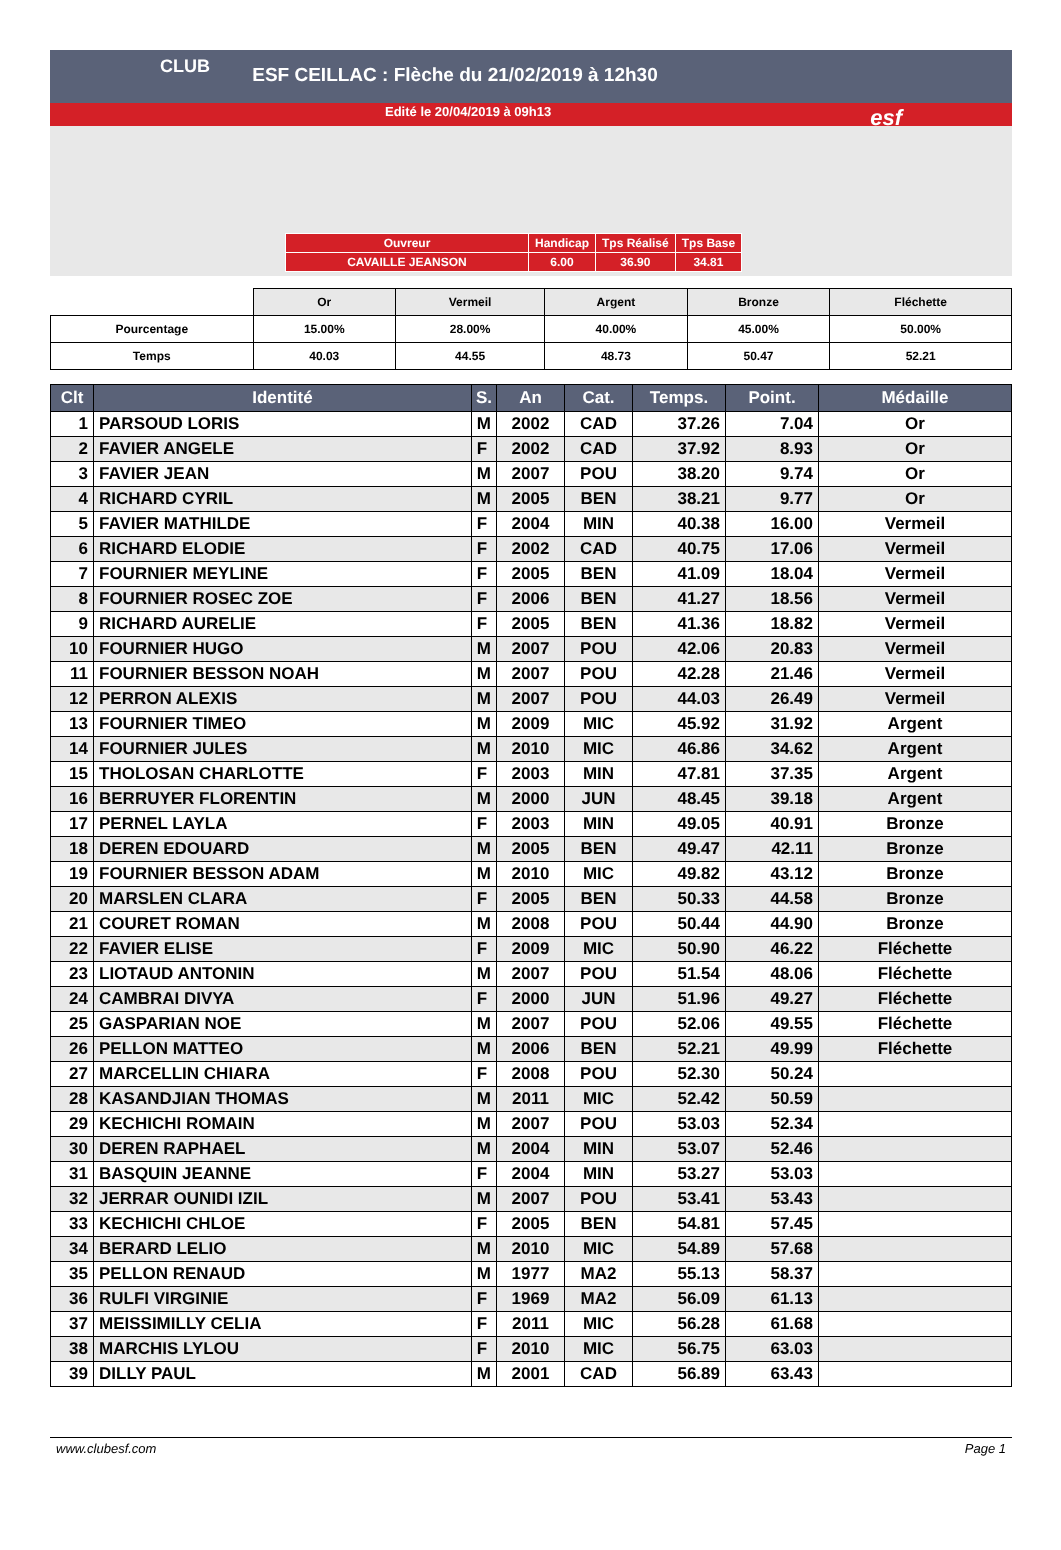CLUB
ESF CEILLAC : Flèche du 21/02/2019 à 12h30
Edité le 20/04/2019 à 09h13
esf
| Ouvreur | Handicap | Tps Réalisé | Tps Base |
| CAVAILLE JEANSON | 6.00 | 36.90 | 34.81 |
| | Or | Vermeil | Argent | Bronze | Fléchette |
| Pourcentage | 15.00% | 28.00% | 40.00% | 45.00% | 50.00% |
| Temps | 40.03 | 44.55 | 48.73 | 50.47 | 52.21 |
| Clt | Identité | S. | An | Cat. | Temps. | Point. | Médaille |
| --- | --- | --- | --- | --- | --- | --- | --- |
| 1 | PARSOUD LORIS | M | 2002 | CAD | 37.26 | 7.04 | Or |
| 2 | FAVIER ANGELE | F | 2002 | CAD | 37.92 | 8.93 | Or |
| 3 | FAVIER JEAN | M | 2007 | POU | 38.20 | 9.74 | Or |
| 4 | RICHARD CYRIL | M | 2005 | BEN | 38.21 | 9.77 | Or |
| 5 | FAVIER MATHILDE | F | 2004 | MIN | 40.38 | 16.00 | Vermeil |
| 6 | RICHARD ELODIE | F | 2002 | CAD | 40.75 | 17.06 | Vermeil |
| 7 | FOURNIER MEYLINE | F | 2005 | BEN | 41.09 | 18.04 | Vermeil |
| 8 | FOURNIER ROSEC ZOE | F | 2006 | BEN | 41.27 | 18.56 | Vermeil |
| 9 | RICHARD AURELIE | F | 2005 | BEN | 41.36 | 18.82 | Vermeil |
| 10 | FOURNIER HUGO | M | 2007 | POU | 42.06 | 20.83 | Vermeil |
| 11 | FOURNIER BESSON NOAH | M | 2007 | POU | 42.28 | 21.46 | Vermeil |
| 12 | PERRON ALEXIS | M | 2007 | POU | 44.03 | 26.49 | Vermeil |
| 13 | FOURNIER TIMEO | M | 2009 | MIC | 45.92 | 31.92 | Argent |
| 14 | FOURNIER JULES | M | 2010 | MIC | 46.86 | 34.62 | Argent |
| 15 | THOLOSAN CHARLOTTE | F | 2003 | MIN | 47.81 | 37.35 | Argent |
| 16 | BERRUYER FLORENTIN | M | 2000 | JUN | 48.45 | 39.18 | Argent |
| 17 | PERNEL LAYLA | F | 2003 | MIN | 49.05 | 40.91 | Bronze |
| 18 | DEREN EDOUARD | M | 2005 | BEN | 49.47 | 42.11 | Bronze |
| 19 | FOURNIER BESSON ADAM | M | 2010 | MIC | 49.82 | 43.12 | Bronze |
| 20 | MARSLEN CLARA | F | 2005 | BEN | 50.33 | 44.58 | Bronze |
| 21 | COURET ROMAN | M | 2008 | POU | 50.44 | 44.90 | Bronze |
| 22 | FAVIER ELISE | F | 2009 | MIC | 50.90 | 46.22 | Fléchette |
| 23 | LIOTAUD ANTONIN | M | 2007 | POU | 51.54 | 48.06 | Fléchette |
| 24 | CAMBRAI DIVYA | F | 2000 | JUN | 51.96 | 49.27 | Fléchette |
| 25 | GASPARIAN NOE | M | 2007 | POU | 52.06 | 49.55 | Fléchette |
| 26 | PELLON MATTEO | M | 2006 | BEN | 52.21 | 49.99 | Fléchette |
| 27 | MARCELLIN CHIARA | F | 2008 | POU | 52.30 | 50.24 | |
| 28 | KASANDJIAN THOMAS | M | 2011 | MIC | 52.42 | 50.59 | |
| 29 | KECHICHI ROMAIN | M | 2007 | POU | 53.03 | 52.34 | |
| 30 | DEREN RAPHAEL | M | 2004 | MIN | 53.07 | 52.46 | |
| 31 | BASQUIN JEANNE | F | 2004 | MIN | 53.27 | 53.03 | |
| 32 | JERRAR OUNIDI IZIL | M | 2007 | POU | 53.41 | 53.43 | |
| 33 | KECHICHI CHLOE | F | 2005 | BEN | 54.81 | 57.45 | |
| 34 | BERARD LELIO | M | 2010 | MIC | 54.89 | 57.68 | |
| 35 | PELLON RENAUD | M | 1977 | MA2 | 55.13 | 58.37 | |
| 36 | RULFI VIRGINIE | F | 1969 | MA2 | 56.09 | 61.13 | |
| 37 | MEISSIMILLY CELIA | F | 2011 | MIC | 56.28 | 61.68 | |
| 38 | MARCHIS LYLOU | F | 2010 | MIC | 56.75 | 63.03 | |
| 39 | DILLY PAUL | M | 2001 | CAD | 56.89 | 63.43 | |
www.clubesf.com Page 1